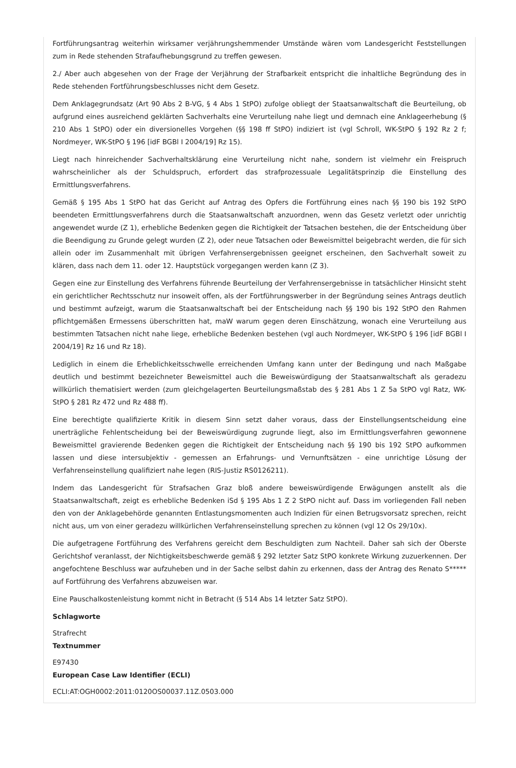Fortführungsantrag weiterhin wirksamer verjährungshemmender Umstände wären vom Landesgericht Feststellungen zum in Rede stehenden Strafaufhebungsgrund zu treffen gewesen.
2./ Aber auch abgesehen von der Frage der Verjährung der Strafbarkeit entspricht die inhaltliche Begründung des in Rede stehenden Fortführungsbeschlusses nicht dem Gesetz.
Dem Anklagegrundsatz (Art 90 Abs 2 B-VG, § 4 Abs 1 StPO) zufolge obliegt der Staatsanwaltschaft die Beurteilung, ob aufgrund eines ausreichend geklärten Sachverhalts eine Verurteilung nahe liegt und demnach eine Anklageerhebung (§ 210 Abs 1 StPO) oder ein diversionelles Vorgehen (§§ 198 ff StPO) indiziert ist (vgl Schroll, WK-StPO § 192 Rz 2 f; Nordmeyer, WK-StPO § 196 [idF BGBl I 2004/19] Rz 15).
Liegt nach hinreichender Sachverhaltsklärung eine Verurteilung nicht nahe, sondern ist vielmehr ein Freispruch wahrscheinlicher als der Schuldspruch, erfordert das strafprozessuale Legalitätsprinzip die Einstellung des Ermittlungsverfahrens.
Gemäß § 195 Abs 1 StPO hat das Gericht auf Antrag des Opfers die Fortführung eines nach §§ 190 bis 192 StPO beendeten Ermittlungsverfahrens durch die Staatsanwaltschaft anzuordnen, wenn das Gesetz verletzt oder unrichtig angewendet wurde (Z 1), erhebliche Bedenken gegen die Richtigkeit der Tatsachen bestehen, die der Entscheidung über die Beendigung zu Grunde gelegt wurden (Z 2), oder neue Tatsachen oder Beweismittel beigebracht werden, die für sich allein oder im Zusammenhalt mit übrigen Verfahrensergebnissen geeignet erscheinen, den Sachverhalt soweit zu klären, dass nach dem 11. oder 12. Hauptstück vorgegangen werden kann (Z 3).
Gegen eine zur Einstellung des Verfahrens führende Beurteilung der Verfahrensergebnisse in tatsächlicher Hinsicht steht ein gerichtlicher Rechtsschutz nur insoweit offen, als der Fortführungswerber in der Begründung seines Antrags deutlich und bestimmt aufzeigt, warum die Staatsanwaltschaft bei der Entscheidung nach §§ 190 bis 192 StPO den Rahmen pflichtgemäßen Ermessens überschritten hat, maW warum gegen deren Einschätzung, wonach eine Verurteilung aus bestimmten Tatsachen nicht nahe liege, erhebliche Bedenken bestehen (vgl auch Nordmeyer, WK-StPO § 196 [idF BGBl I 2004/19] Rz 16 und Rz 18).
Lediglich in einem die Erheblichkeitsschwelle erreichenden Umfang kann unter der Bedingung und nach Maßgabe deutlich und bestimmt bezeichneter Beweismittel auch die Beweiswürdigung der Staatsanwaltschaft als geradezu willkürlich thematisiert werden (zum gleichgelagerten Beurteilungsmaßstab des § 281 Abs 1 Z 5a StPO vgl Ratz, WK-StPO § 281 Rz 472 und Rz 488 ff).
Eine berechtigte qualifizierte Kritik in diesem Sinn setzt daher voraus, dass der Einstellungsentscheidung eine unerträgliche Fehlentscheidung bei der Beweiswürdigung zugrunde liegt, also im Ermittlungsverfahren gewonnene Beweismittel gravierende Bedenken gegen die Richtigkeit der Entscheidung nach §§ 190 bis 192 StPO aufkommen lassen und diese intersubjektiv - gemessen an Erfahrungs- und Vernunftsätzen - eine unrichtige Lösung der Verfahrenseinstellung qualifiziert nahe legen (RIS-Justiz RS0126211).
Indem das Landesgericht für Strafsachen Graz bloß andere beweiswürdigende Erwägungen anstellt als die Staatsanwaltschaft, zeigt es erhebliche Bedenken iSd § 195 Abs 1 Z 2 StPO nicht auf. Dass im vorliegenden Fall neben den von der Anklagebehörde genannten Entlastungsmomenten auch Indizien für einen Betrugsvorsatz sprechen, reicht nicht aus, um von einer geradezu willkürlichen Verfahrenseinstellung sprechen zu können (vgl 12 Os 29/10x).
Die aufgetragene Fortführung des Verfahrens gereicht dem Beschuldigten zum Nachteil. Daher sah sich der Oberste Gerichtshof veranlasst, der Nichtigkeitsbeschwerde gemäß § 292 letzter Satz StPO konkrete Wirkung zuzuerkennen. Der angefochtene Beschluss war aufzuheben und in der Sache selbst dahin zu erkennen, dass der Antrag des Renato S***** auf Fortführung des Verfahrens abzuweisen war.
Eine Pauschalkostenleistung kommt nicht in Betracht (§ 514 Abs 14 letzter Satz StPO).
Schlagworte
Strafrecht
Textnummer
E97430
European Case Law Identifier (ECLI)
ECLI:AT:OGH0002:2011:0120OS00037.11Z.0503.000